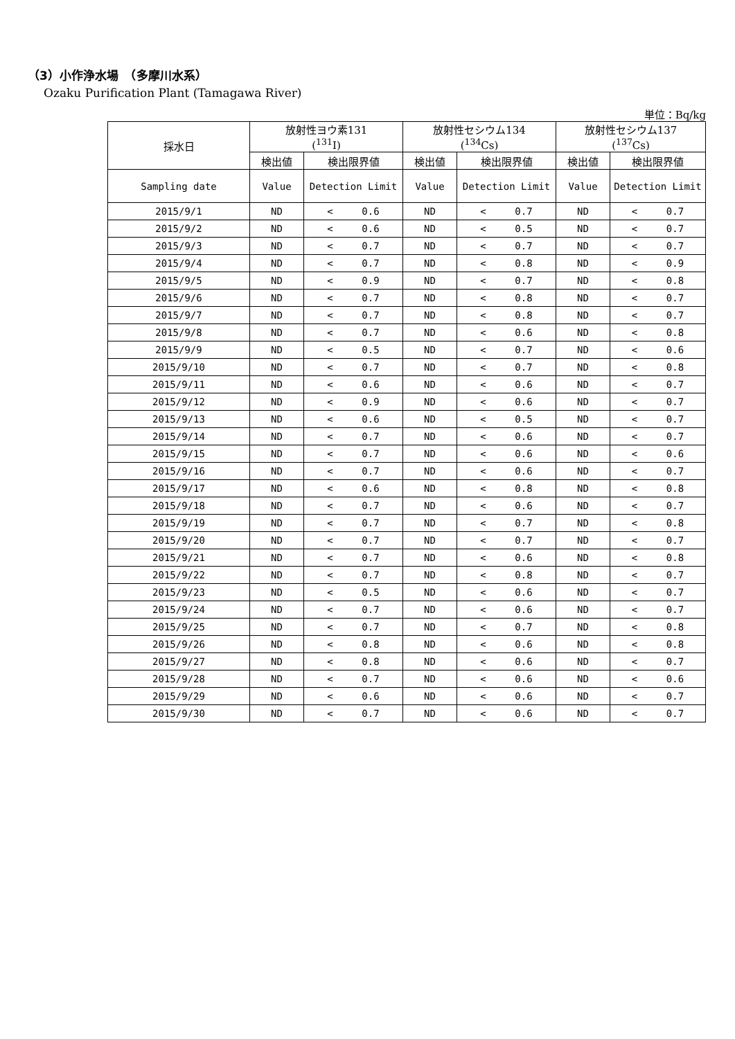（3）小作浄水場　（多摩川水系）
Ozaku Purification Plant (Tamagawa River)
単位：Bq/kg
| 採水日 | 放射性ヨウ素131 (<sup>131</sup>I) | | 放射性セシウム134 (<sup>134</sup>Cs) | | 放射性セシウム137 (<sup>137</sup>Cs) | |
| --- | --- | --- | --- | --- | --- | --- |
| | 検出値 | 検出限界値 | 検出値 | 検出限界値 | 検出値 | 検出限界値 |
| Sampling date | Value | Detection Limit | Value | Detection Limit | Value | Detection Limit |
| 2015/9/1 | ND | < 0.6 | ND | < 0.7 | ND | < 0.7 |
| 2015/9/2 | ND | < 0.6 | ND | < 0.5 | ND | < 0.7 |
| 2015/9/3 | ND | < 0.7 | ND | < 0.7 | ND | < 0.7 |
| 2015/9/4 | ND | < 0.7 | ND | < 0.8 | ND | < 0.9 |
| 2015/9/5 | ND | < 0.9 | ND | < 0.7 | ND | < 0.8 |
| 2015/9/6 | ND | < 0.7 | ND | < 0.8 | ND | < 0.7 |
| 2015/9/7 | ND | < 0.7 | ND | < 0.8 | ND | < 0.7 |
| 2015/9/8 | ND | < 0.7 | ND | < 0.6 | ND | < 0.8 |
| 2015/9/9 | ND | < 0.5 | ND | < 0.7 | ND | < 0.6 |
| 2015/9/10 | ND | < 0.7 | ND | < 0.7 | ND | < 0.8 |
| 2015/9/11 | ND | < 0.6 | ND | < 0.6 | ND | < 0.7 |
| 2015/9/12 | ND | < 0.9 | ND | < 0.6 | ND | < 0.7 |
| 2015/9/13 | ND | < 0.6 | ND | < 0.5 | ND | < 0.7 |
| 2015/9/14 | ND | < 0.7 | ND | < 0.6 | ND | < 0.7 |
| 2015/9/15 | ND | < 0.7 | ND | < 0.6 | ND | < 0.6 |
| 2015/9/16 | ND | < 0.7 | ND | < 0.6 | ND | < 0.7 |
| 2015/9/17 | ND | < 0.6 | ND | < 0.8 | ND | < 0.8 |
| 2015/9/18 | ND | < 0.7 | ND | < 0.6 | ND | < 0.7 |
| 2015/9/19 | ND | < 0.7 | ND | < 0.7 | ND | < 0.8 |
| 2015/9/20 | ND | < 0.7 | ND | < 0.7 | ND | < 0.7 |
| 2015/9/21 | ND | < 0.7 | ND | < 0.6 | ND | < 0.8 |
| 2015/9/22 | ND | < 0.7 | ND | < 0.8 | ND | < 0.7 |
| 2015/9/23 | ND | < 0.5 | ND | < 0.6 | ND | < 0.7 |
| 2015/9/24 | ND | < 0.7 | ND | < 0.6 | ND | < 0.7 |
| 2015/9/25 | ND | < 0.7 | ND | < 0.7 | ND | < 0.8 |
| 2015/9/26 | ND | < 0.8 | ND | < 0.6 | ND | < 0.8 |
| 2015/9/27 | ND | < 0.8 | ND | < 0.6 | ND | < 0.7 |
| 2015/9/28 | ND | < 0.7 | ND | < 0.6 | ND | < 0.6 |
| 2015/9/29 | ND | < 0.6 | ND | < 0.6 | ND | < 0.7 |
| 2015/9/30 | ND | < 0.7 | ND | < 0.6 | ND | < 0.7 |